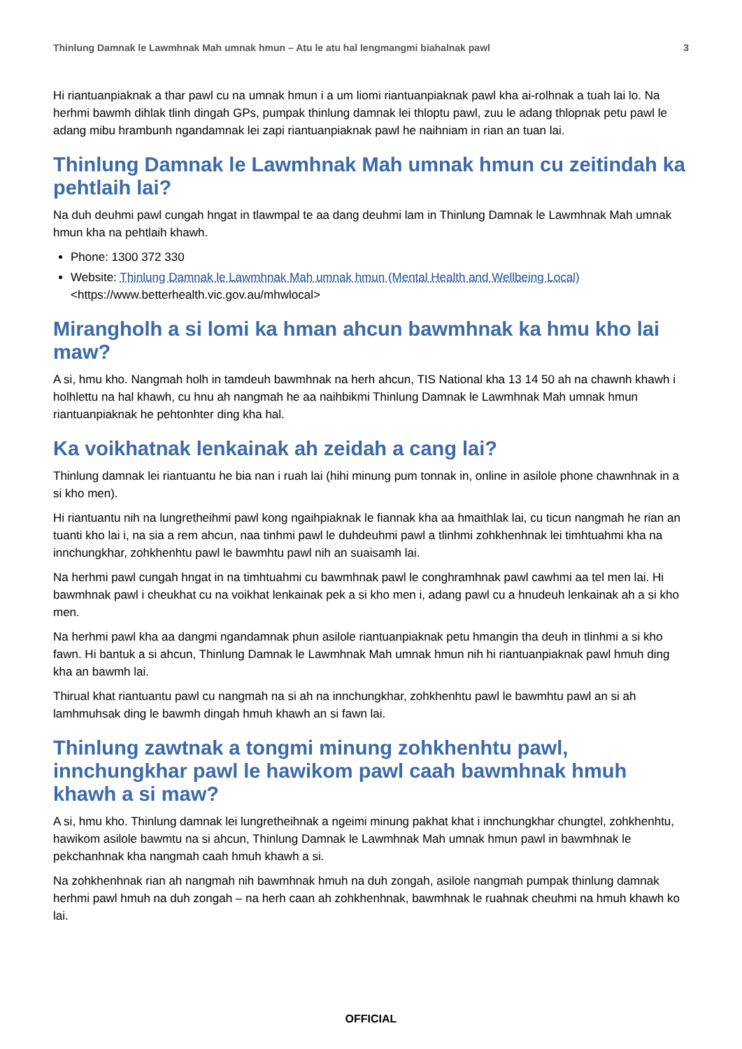Thinlung Damnak le Lawmhnak Mah umnak hmun – Atu le atu hal lengmangmi biahalnak pawl 3
Hi riantuanpiaknak a thar pawl cu na umnak hmun i a um liomi riantuanpiaknak pawl kha ai-rolhnak a tuah lai lo. Na herhmi bawmh dihlak tlinh dingah GPs, pumpak thinlung damnak lei thloptu pawl, zuu le adang thlopnak petu pawl le adang mibu hrambunh ngandamnak lei zapi riantuanpiaknak pawl he naihniam in rian an tuan lai.
Thinlung Damnak le Lawmhnak Mah umnak hmun cu zeitindah ka pehtlaih lai?
Na duh deuhmi pawl cungah hngat in tlawmpal te aa dang deuhmi lam in Thinlung Damnak le Lawmhnak Mah umnak hmun kha na pehtlaih khawh.
Phone: 1300 372 330
Website: Thinlung Damnak le Lawmhnak Mah umnak hmun (Mental Health and Wellbeing Local)
<https://www.betterhealth.vic.gov.au/mhwlocal>
Mirangholh a si lomi ka hman ahcun bawmhnak ka hmu kho lai maw?
A si, hmu kho. Nangmah holh in tamdeuh bawmhnak na herh ahcun, TIS National kha 13 14 50 ah na chawnh khawh i holhlettu na hal khawh, cu hnu ah nangmah he aa naihbikmi Thinlung Damnak le Lawmhnak Mah umnak hmun riantuanpiaknak he pehtonhter ding kha hal.
Ka voikhatnak lenkainak ah zeidah a cang lai?
Thinlung damnak lei riantuantu he bia nan i ruah lai (hihi minung pum tonnak in, online in asilole phone chawnhnak in a si kho men).
Hi riantuantu nih na lungretheihmi pawl kong ngaihpiaknak le fiannak kha aa hmaithlak lai, cu ticun nangmah he rian an tuanti kho lai i, na sia a rem ahcun, naa tinhmi pawl le duhdeuhmi pawl a tlinhmi zohkhenhnak lei timhtuahmi kha na innchungkhar, zohkhenhtu pawl le bawmhtu pawl nih an suaisamh lai.
Na herhmi pawl cungah hngat in na timhtuahmi cu bawmhnak pawl le conghramhnak pawl cawhmi aa tel men lai. Hi bawmhnak pawl i cheukhat cu na voikhat lenkainak pek a si kho men i, adang pawl cu a hnudeuh lenkainak ah a si kho men.
Na herhmi pawl kha aa dangmi ngandamnak phun asilole riantuanpiaknak petu hmangin tha deuh in tlinhmi a si kho fawn. Hi bantuk a si ahcun, Thinlung Damnak le Lawmhnak Mah umnak hmun nih hi riantuanpiaknak pawl hmuh ding kha an bawmh lai.
Thirual khat riantuantu pawl cu nangmah na si ah na innchungkhar, zohkhenhtu pawl le bawmhtu pawl an si ah lamhmuhsak ding le bawmh dingah hmuh khawh an si fawn lai.
Thinlung zawtnak a tongmi minung zohkhenhtu pawl, innchungkhar pawl le hawikom pawl caah bawmhnak hmuh khawh a si maw?
A si, hmu kho. Thinlung damnak lei lungretheihnak a ngeimi minung pakhat khat i innchungkhar chungtel, zohkhenhtu, hawikom asilole bawmtu na si ahcun, Thinlung Damnak le Lawmhnak Mah umnak hmun pawl in bawmhnak le pekchanhnak kha nangmah caah hmuh khawh a si.
Na zohkhenhnak rian ah nangmah nih bawmhnak hmuh na duh zongah, asilole nangmah pumpak thinlung damnak herhmi pawl hmuh na duh zongah – na herh caan ah zohkhenhnak, bawmhnak le ruahnak cheuhmi na hmuh khawh ko lai.
OFFICIAL